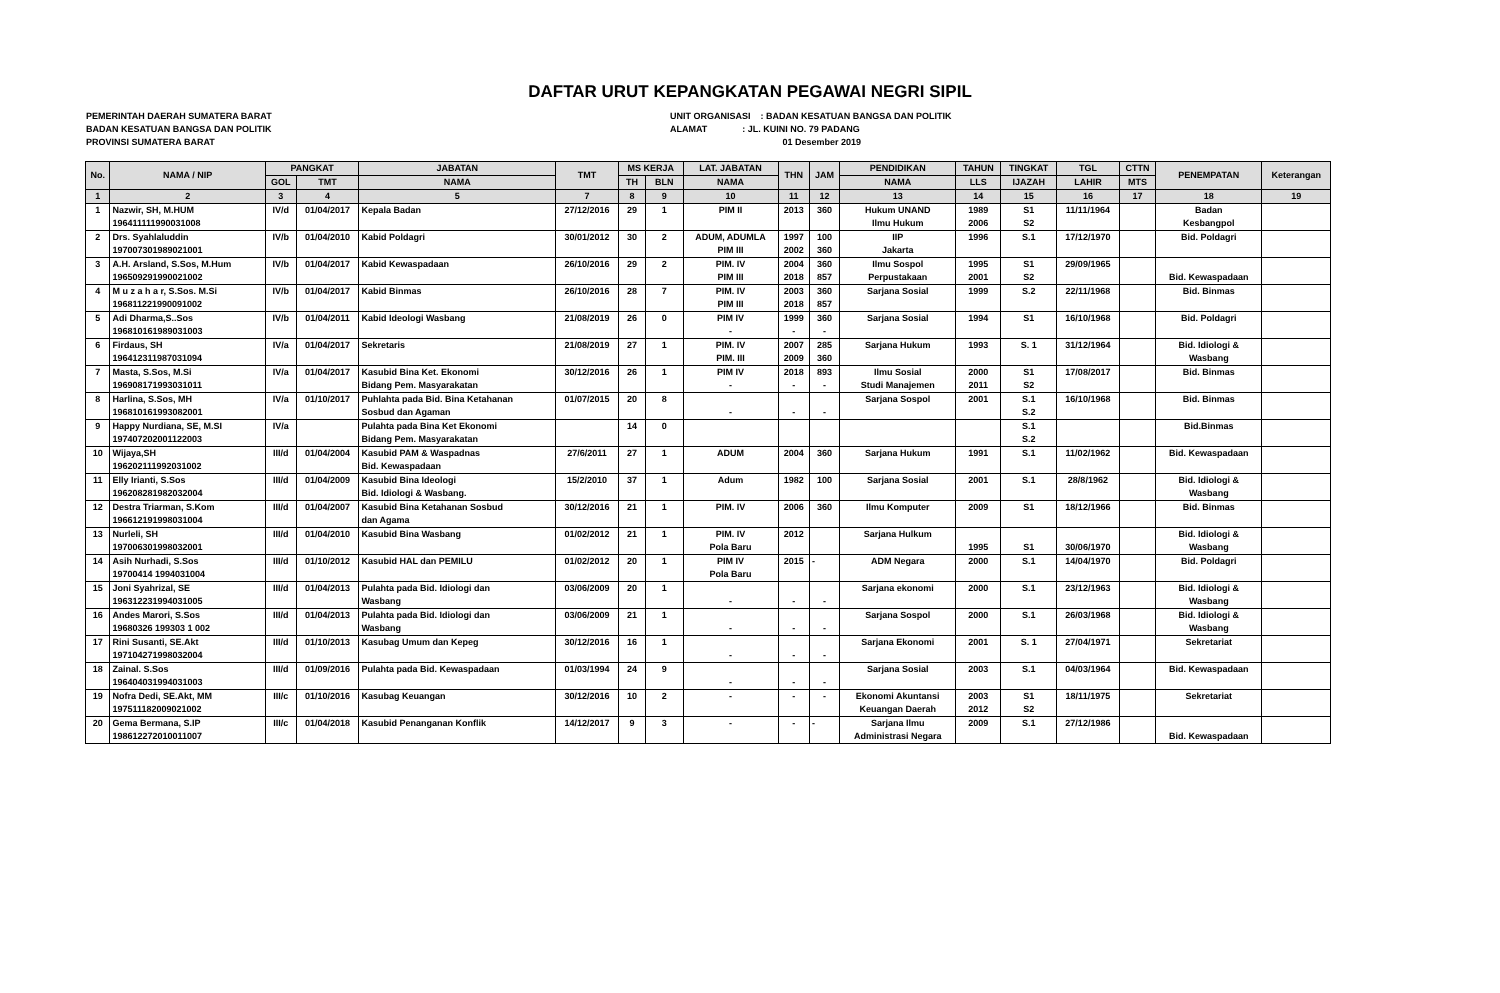DAFTAR URUT KEPANGKATAN PEGAWAI NEGRI SIPIL
PEMERINTAH DAERAH SUMATERA BARAT
BADAN KESATUAN BANGSA DAN POLITIK
PROVINSI SUMATERA BARAT
UNIT ORGANISASI : BADAN KESATUAN BANGSA DAN POLITIK
ALAMAT : JL. KUINI NO. 79 PADANG
01 Desember 2019
| No. | NAMA / NIP | PANGKAT | | JABATAN | TMT | MS KERJA | | LAT. JABATAN | THN | JAM | PENDIDIKAN | TAHUN | TINGKAT | TGL | CTTN | PENEMPATAN | Keterangan |
| --- | --- | --- | --- | --- | --- | --- | --- | --- | --- | --- | --- | --- | --- | --- | --- | --- | --- |
| | | GOL | TMT | NAMA | | TH | BLN | NAMA | | | NAMA | LLS | IJAZAH | LAHIR | MTS | | |
| 1 | 2 | 3 | 4 | 5 | 7 | 8 | 9 | 10 | 11 | 12 | 13 | 14 | 15 | 16 | 17 | 18 | 19 |
| 1 | Nazwir, SH, M.HUM 196411111990031008 | IV/d | 01/04/2017 | Kepala Badan | 27/12/2016 | 29 | 1 | PIM II | 2013 | 360 | Hukum UNAND Ilmu Hukum | 1989 2006 | S1 S2 | 11/11/1964 | | Badan Kesbangpol | |
| 2 | Drs. Syahlaluddin 197007301989021001 | IV/b | 01/04/2010 | Kabid Poldagri | 30/01/2012 | 30 | 2 | ADUM, ADUMLA PIM III | 1997 2002 | 100 360 | IIP Jakarta | 1996 | S.1 | 17/12/1970 | | Bid. Poldagri | |
| 3 | A.H. Arsland, S.Sos, M.Hum 196509291990021002 | IV/b | 01/04/2017 | Kabid Kewaspadaan | 26/10/2016 | 29 | 2 | PIM. IV PIM III | 2004 2018 | 360 857 | Ilmu Sospol Perpustakaan | 1995 2001 | S1 S2 | 29/09/1965 | | Bid. Kewaspadaan | |
| 4 | M u z a h a r, S.Sos. M.Si 196811221990091002 | IV/b | 01/04/2017 | Kabid Binmas | 26/10/2016 | 28 | 7 | PIM. IV PIM III | 2003 2018 | 360 857 | Sarjana Sosial | 1999 | S.2 | 22/11/1968 | | Bid. Binmas | |
| 5 | Adi Dharma,S..Sos 196810161989031003 | IV/b | 01/04/2011 | Kabid Ideologi Wasbang | 21/08/2019 | 26 | 0 | PIM IV - | 1999 - | 360 - | Sarjana Sosial | 1994 | S1 | 16/10/1968 | | Bid. Poldagri | |
| 6 | Firdaus, SH 196412311987031094 | IV/a | 01/04/2017 | Sekretaris | 21/08/2019 | 27 | 1 | PIM. IV PIM. III | 2007 2009 | 285 360 | Sarjana Hukum | 1993 | S. 1 | 31/12/1964 | | Bid. Idiologi & Wasbang | |
| 7 | Masta, S.Sos, M.Si 196908171993031011 | IV/a | 01/04/2017 | Kasubid Bina Ket. Ekonomi Bidang Pem. Masyarakatan | 30/12/2016 | 26 | 1 | PIM IV - | 2018 - | 893 - | Ilmu Sosial Studi Manajemen | 2000 2011 | S1 S2 | 17/08/2017 | | Bid. Binmas | |
| 8 | Harlina, S.Sos, MH 196810161993082001 | IV/a | 01/10/2017 | Puhlahta pada Bid. Bina Ketahanan Sosbud dan Agaman | 01/07/2015 | 20 | 8 | - | - | - | Sarjana Sospol | 2001 | S.1 S.2 | 16/10/1968 | | Bid. Binmas | |
| 9 | Happy Nurdiana, SE, M.SI 197407202001122003 | IV/a | | Pulahta pada Bina Ket Ekonomi Bidang Pem. Masyarakatan | | 14 | 0 | | | | | | S.1 S.2 | | | Bid.Binmas | |
| 10 | Wijaya,SH 196202111992031002 | III/d | 01/04/2004 | Kasubid PAM & Waspadnas Bid. Kewaspadaan | 27/6/2011 | 27 | 1 | ADUM | 2004 | 360 | Sarjana Hukum | 1991 | S.1 | 11/02/1962 | | Bid. Kewaspadaan | |
| 11 | Elly Irianti, S.Sos 196208281982032004 | III/d | 01/04/2009 | Kasubid Bina Ideologi Bid. Idiologi & Wasbang. | 15/2/2010 | 37 | 1 | Adum | 1982 | 100 | Sarjana Sosial | 2001 | S.1 | 28/8/1962 | | Bid. Idiologi & Wasbang | |
| 12 | Destra Triarman, S.Kom 196612191998031004 | III/d | 01/04/2007 | Kasubid Bina Ketahanan Sosbud dan Agama | 30/12/2016 | 21 | 1 | PIM. IV | 2006 | 360 | Ilmu Komputer | 2009 | S1 | 18/12/1966 | | Bid. Binmas | |
| 13 | Nurleli, SH 197006301998032001 | III/d | 01/04/2010 | Kasubid Bina Wasbang | 01/02/2012 | 21 | 1 | PIM. IV Pola Baru | 2012 | | Sarjana Hulkum | 1995 | S1 | 30/06/1970 | | Bid. Idiologi & Wasbang | |
| 14 | Asih Nurhadi, S.Sos 19700414 1994031004 | III/d | 01/10/2012 | Kasubid HAL dan PEMILU | 01/02/2012 | 20 | 1 | PIM IV Pola Baru | 2015 | - | ADM Negara | 2000 | S.1 | 14/04/1970 | | Bid. Poldagri | |
| 15 | Joni Syahrizal, SE 196312231994031005 | III/d | 01/04/2013 | Pulahta pada Bid. Idiologi dan Wasbang | 03/06/2009 | 20 | 1 | - | - | - | Sarjana ekonomi | 2000 | S.1 | 23/12/1963 | | Bid. Idiologi & Wasbang | |
| 16 | Andes Marori, S.Sos 19680326 199303 1 002 | III/d | 01/04/2013 | Pulahta pada Bid. Idiologi dan Wasbang | 03/06/2009 | 21 | 1 | - | - | - | Sarjana Sospol | 2000 | S.1 | 26/03/1968 | | Bid. Idiologi & Wasbang | |
| 17 | Rini Susanti, SE.Akt 197104271998032004 | III/d | 01/10/2013 | Kasubag Umum dan Kepeg | 30/12/2016 | 16 | 1 | - | - | - | Sarjana Ekonomi | 2001 | S. 1 | 27/04/1971 | | Sekretariat | |
| 18 | Zainal. S.Sos 196404031994031003 | III/d | 01/09/2016 | Pulahta pada Bid. Kewaspadaan | 01/03/1994 | 24 | 9 | - | - | - | Sarjana Sosial | 2003 | S.1 | 04/03/1964 | | Bid. Kewaspadaan | |
| 19 | Nofra Dedi, SE.Akt, MM 197511182009021002 | III/c | 01/10/2016 | Kasubag Keuangan | 30/12/2016 | 10 | 2 | - | - | - | Ekonomi Akuntansi Keuangan Daerah | 2003 2012 | S1 S2 | 18/11/1975 | | Sekretariat | |
| 20 | Gema Bermana, S.IP 198612272010011007 | III/c | 01/04/2018 | Kasubid Penanganan Konflik | 14/12/2017 | 9 | 3 | - | - | - | Sarjana Ilmu Administrasi Negara | 2009 | S.1 | 27/12/1986 | | Bid. Kewaspadaan | |